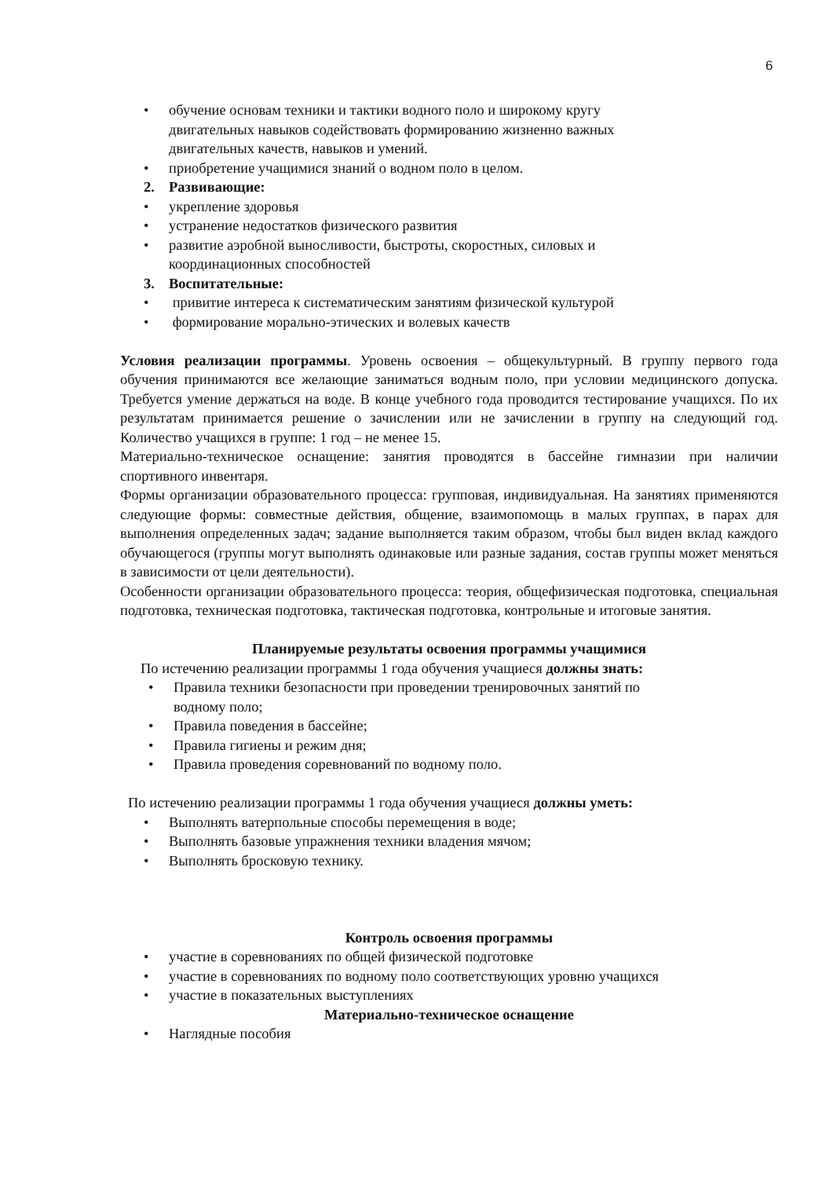6
• обучение основам техники и тактики водного поло и широкому кругу двигательных навыков содействовать формированию жизненно важных двигательных качеств, навыков и умений.
• приобретение учащимися знаний о водном поло в целом.
2. Развивающие:
• укрепление здоровья
• устранение недостатков физического развития
• развитие аэробной выносливости, быстроты, скоростных, силовых и координационных способностей
3. Воспитательные:
• привитие интереса к систематическим занятиям физической культурой
• формирование морально-этических и волевых качеств
Условия реализации программы. Уровень освоения – общекультурный. В группу первого года обучения принимаются все желающие заниматься водным поло, при условии медицинского допуска. Требуется умение держаться на воде. В конце учебного года проводится тестирование учащихся. По их результатам принимается решение о зачислении или не зачислении в группу на следующий год. Количество учащихся в группе: 1 год – не менее 15.
Материально-техническое оснащение: занятия проводятся в бассейне гимназии при наличии спортивного инвентаря.
Формы организации образовательного процесса: групповая, индивидуальная. На занятиях применяются следующие формы: совместные действия, общение, взаимопомощь в малых группах, в парах для выполнения определенных задач; задание выполняется таким образом, чтобы был виден вклад каждого обучающегося (группы могут выполнять одинаковые или разные задания, состав группы может меняться в зависимости от цели деятельности).
Особенности организации образовательного процесса: теория, общефизическая подготовка, специальная подготовка, техническая подготовка, тактическая подготовка, контрольные и итоговые занятия.
Планируемые результаты освоения программы учащимися
По истечению реализации программы 1 года обучения учащиеся должны знать:
• Правила техники безопасности при проведении тренировочных занятий по водному поло;
• Правила поведения в бассейне;
• Правила гигиены и режим дня;
• Правила проведения соревнований по водному поло.
По истечению реализации программы 1 года обучения учащиеся должны уметь:
• Выполнять ватерпольные способы перемещения в воде;
• Выполнять базовые упражнения техники владения мячом;
• Выполнять бросковую технику.
Контроль освоения программы
• участие в соревнованиях по общей физической подготовке
• участие в соревнованиях по водному поло соответствующих уровню учащихся
• участие в показательных выступлениях
Материально-техническое оснащение
• Наглядные пособия